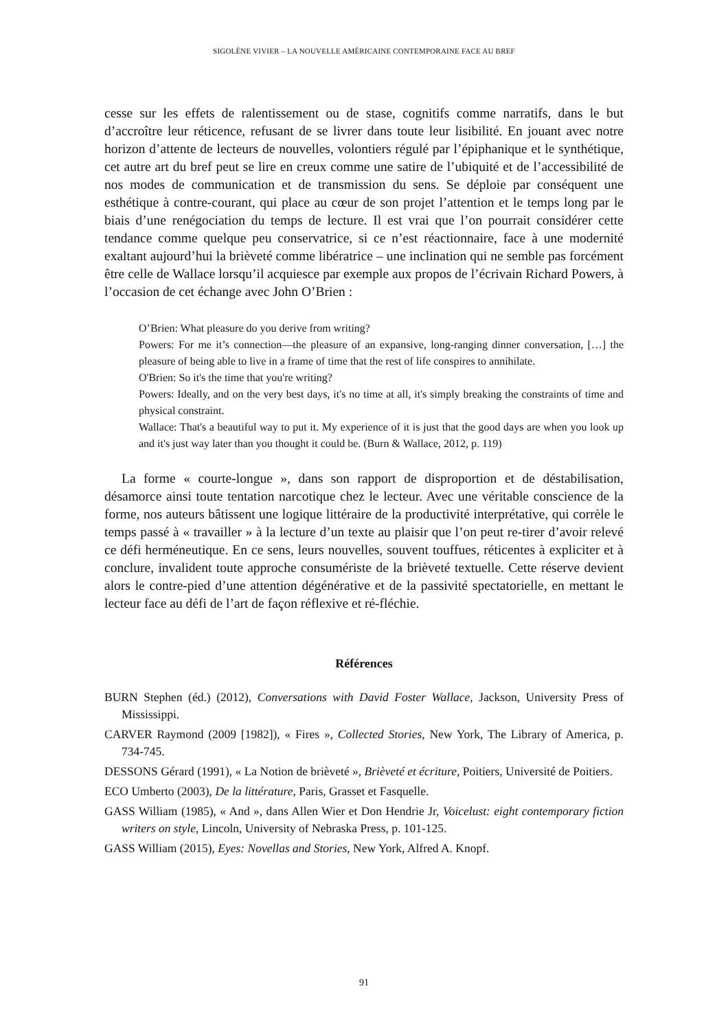SIGOLÈNE VIVIER – LA NOUVELLE AMÉRICAINE CONTEMPORAINE FACE AU BREF
cesse sur les effets de ralentissement ou de stase, cognitifs comme narratifs, dans le but d’accroître leur réticence, refusant de se livrer dans toute leur lisibilité. En jouant avec notre horizon d’attente de lecteurs de nouvelles, volontiers régulé par l’épiphanique et le synthétique, cet autre art du bref peut se lire en creux comme une satire de l’ubiquité et de l’accessibilité de nos modes de communication et de transmission du sens. Se déploie par conséquent une esthétique à contre-courant, qui place au cœur de son projet l’attention et le temps long par le biais d’une renégociation du temps de lecture. Il est vrai que l’on pourrait considérer cette tendance comme quelque peu conservatrice, si ce n’est réactionnaire, face à une modernité exaltant aujourd’hui la brièveté comme libératrice – une inclination qui ne semble pas forcément être celle de Wallace lorsqu’il acquiesce par exemple aux propos de l’écrivain Richard Powers, à l’occasion de cet échange avec John O’Brien :
O’Brien: What pleasure do you derive from writing?
Powers: For me it’s connection—the pleasure of an expansive, long-ranging dinner conversation, […] the pleasure of being able to live in a frame of time that the rest of life conspires to annihilate.
O'Brien: So it's the time that you're writing?
Powers: Ideally, and on the very best days, it's no time at all, it's simply breaking the constraints of time and physical constraint.
Wallace: That's a beautiful way to put it. My experience of it is just that the good days are when you look up and it's just way later than you thought it could be. (Burn & Wallace, 2012, p. 119)
La forme « courte-longue », dans son rapport de disproportion et de déstabilisation, désamorce ainsi toute tentation narcotique chez le lecteur. Avec une véritable conscience de la forme, nos auteurs bâtissent une logique littéraire de la productivité interprétative, qui corrèle le temps passé à « travailler » à la lecture d’un texte au plaisir que l’on peut re-tirer d’avoir relevé ce défi herméneutique. En ce sens, leurs nouvelles, souvent touffues, réticentes à expliciter et à conclure, invalident toute approche consumériste de la brièveté textuelle. Cette réserve devient alors le contre-pied d’une attention dégénérative et de la passivité spectatorielle, en mettant le lecteur face au défi de l’art de façon réflexive et ré-fléchie.
Références
BURN Stephen (éd.) (2012), Conversations with David Foster Wallace, Jackson, University Press of Mississippi.
CARVER Raymond (2009 [1982]), « Fires », Collected Stories, New York, The Library of America, p. 734-745.
DESSONS Gérard (1991), « La Notion de brièveté », Brièveté et écriture, Poitiers, Université de Poitiers.
ECO Umberto (2003), De la littérature, Paris, Grasset et Fasquelle.
GASS William (1985), « And », dans Allen Wier et Don Hendrie Jr, Voicelust: eight contemporary fiction writers on style, Lincoln, University of Nebraska Press, p. 101-125.
GASS William (2015), Eyes: Novellas and Stories, New York, Alfred A. Knopf.
91